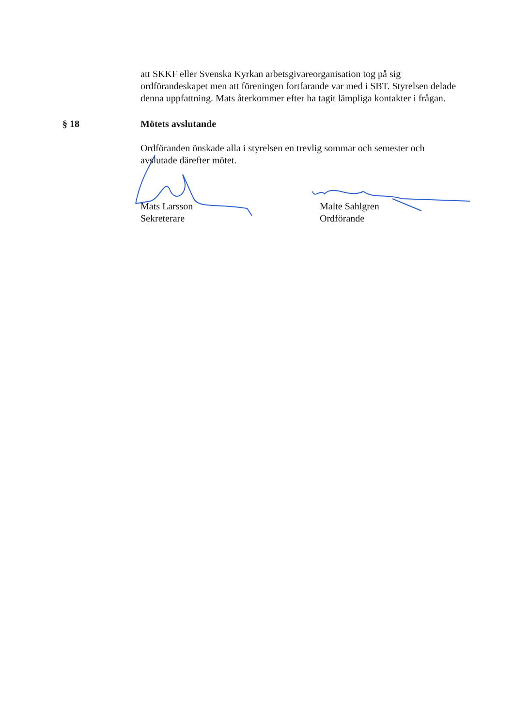att SKKF eller Svenska Kyrkan arbetsgivareorganisation tog på sig ordförandeskapet men att föreningen fortfarande var med i SBT. Styrelsen delade denna uppfattning. Mats återkommer efter ha tagit lämpliga kontakter i frågan.
§ 18 Mötets avslutande
Ordföranden önskade alla i styrelsen en trevlig sommar och semester och avslutade därefter mötet.
Mats Larsson
Sekreterare
Malte Sahlgren
Ordförande